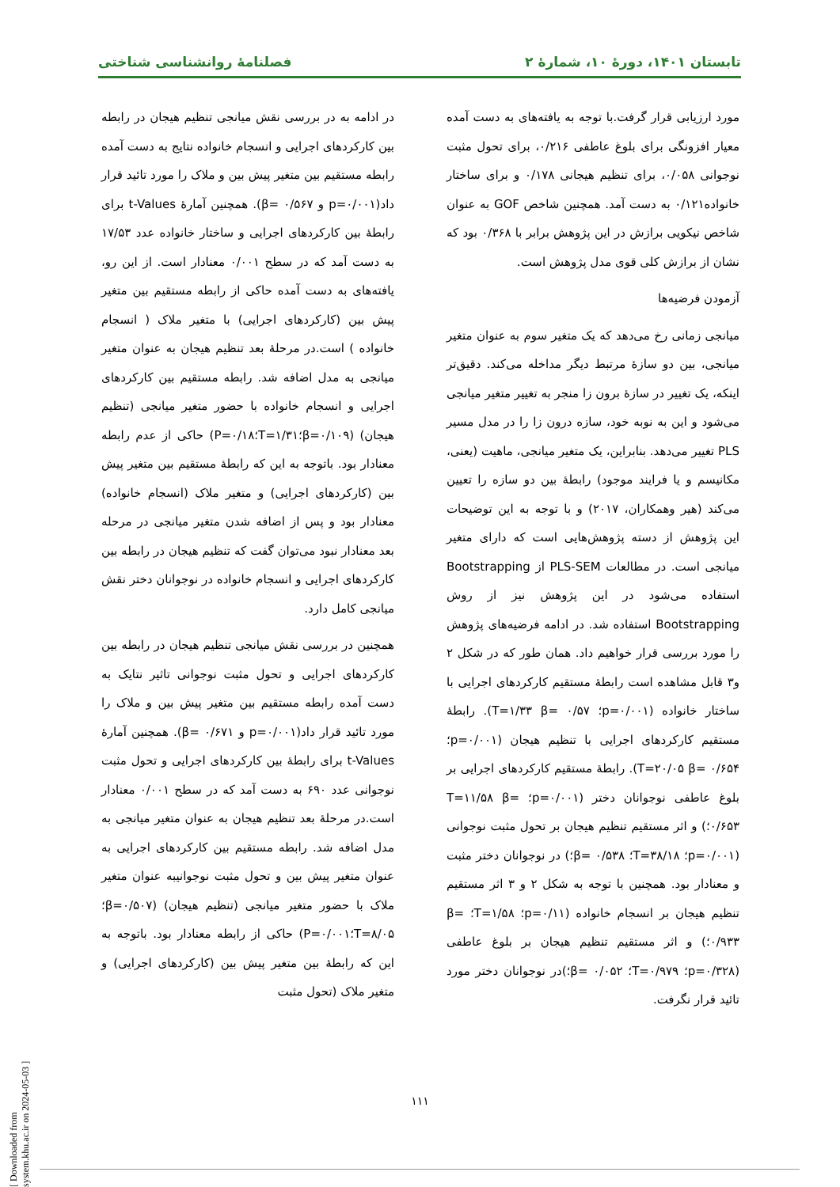تابستان ۱۴۰۱، دورهٔ ۱۰، شمارهٔ ۲ فصلنامهٔ روانشناسی شناختی
مورد ارزیابی قرار گرفت.با توجه به یافته‌های به دست آمده معیار افزونگی برای بلوغ عاطفی ۰/۲۱۶، برای تحول مثبت نوجوانی ۰/۰۵۸، برای تنظیم هیجانی ۰/۱۷۸ و برای ساختار خانواده۰/۱۲۱ به دست آمد. همچنین شاخص GOF به عنوان شاخص نیکویی برازش در این پژوهش برابر با ۰/۳۶۸ بود که نشان از برازش کلی قوی مدل پژوهش است.
آزمودن فرضیه‌ها
میانجی زمانی رخ می‌دهد که یک متغیر سوم به عنوان متغیر میانجی، بین دو سازهٔ مرتبط دیگر مداخله می‌کند. دقیق‌تر اینکه، یک تغییر در سازهٔ برون زا منجر به تغییر متغیر میانجی می‌شود و این به نوبه خود، سازه درون زا را در مدل مسیر PLS تغییر می‌دهد. بنابراین، یک متغیر میانجی، ماهیت (یعنی، مکانیسم و یا فرایند موجود) رابطهٔ بین دو سازه را تعیین می‌کند (هیر وهمکاران، ۲۰۱۷) و با توجه به این توضیحات این پژوهش از دسته پژوهش‌هایی است که دارای متغیر میانجی است. در مطالعات PLS-SEM از Bootstrapping استفاده می‌شود در این پژوهش نیز از روش Bootstrapping استفاده شد. در ادامه فرضیه‌های پژوهش را مورد بررسی قرار خواهیم داد. همان طور که در شکل ۲ و۳ قابل مشاهده است رابطهٔ مستقیم کارکردهای اجرایی با ساختار خانواده (p=۰/۰۰۱؛ T=۱/۳۳ β= ۰/۵۷). رابطهٔ مستقیم کارکردهای اجرایی با تنظیم هیجان (p=۰/۰۰۱؛ T=۲۰/۰۵ β= ۰/۶۵۴). رابطهٔ مستقیم کارکردهای اجرایی بر بلوغ عاطفی نوجوانان دختر (p=۰/۰۰۱؛ T=۱۱/۵۸ β= ۰/۶۵۳؛) و اثر مستقیم تنظیم هیجان بر تحول مثبت نوجوانی (p=۰/۰۰۱؛ T=۳۸/۱۸؛ β= ۰/۵۳۸؛) در نوجوانان دختر مثبت و معنادار بود. همچنین با توجه به شکل ۲ و ۳ اثر مستقیم تنظیم هیجان بر انسجام خانواده (p=۰/۱۱؛ T=۱/۵۸؛ β= ۰/۹۳۳؛) و اثر مستقیم تنظیم هیجان بر بلوغ عاطفی (p=۰/۳۲۸؛ T=۰/۹۷۹؛ β= ۰/۰۵۲؛)در نوجوانان دختر مورد تائید قرار نگرفت.
در ادامه به در بررسی نقش میانجی تنظیم هیجان در رابطه بین کارکردهای اجرایی و انسجام خانواده نتایج به دست آمده رابطه مستقیم بین متغیر پیش بین و ملاک را مورد تائید قرار داد(p=۰/۰۰۱ و β= ۰/۵۶۷). همچنین آمارهٔ t-Values برای رابطهٔ بین کارکردهای اجرایی و ساختار خانواده عدد ۱۷/۵۳ به دست آمد که در سطح ۰/۰۰۱ معنادار است. از این رو، یافته‌های به دست آمده حاکی از رابطه مستقیم بین متغیر پیش بین (کارکردهای اجرایی) با متغیر ملاک ( انسجام خانواده ) است.در مرحلهٔ بعد تنظیم هیجان به عنوان متغیر میانجی به مدل اضافه شد. رابطه مستقیم بین کارکردهای اجرایی و انسجام خانواده با حضور متغیر میانجی (تنظیم هیجان) (β=۰/۱۰۹؛T=۱/۳۱؛P=۰/۱۸) حاکی از عدم رابطه معنادار بود. باتوجه به این که رابطهٔ مستقیم بین متغیر پیش بین (کارکردهای اجرایی) و متغیر ملاک (انسجام خانواده) معنادار بود و پس از اضافه شدن متغیر میانجی در مرحله بعد معنادار نبود می‌توان گفت که تنظیم هیجان در رابطه بین کارکردهای اجرایی و انسجام خانواده در نوجوانان دختر نقش میانجی کامل دارد.
همچنین در بررسی نقش میانجی تنظیم هیجان در رابطه بین کارکردهای اجرایی و تحول مثبت نوجوانی تاثیر نتایک به دست آمده رابطه مستقیم بین متغیر پیش بین و ملاک را مورد تائید قرار داد(p=۰/۰۰۱ و β= ۰/۶۷۱). همچنین آمارهٔ t-Values برای رابطهٔ بین کارکردهای اجرایی و تحول مثبت نوجوانی عدد ۶۹۰ به دست آمد که در سطح ۰/۰۰۱ معنادار است.در مرحلهٔ بعد تنظیم هیجان به عنوان متغیر میانجی به مدل اضافه شد. رابطه مستقیم بین کارکردهای اجرایی به عنوان متغیر پیش بین و تحول مثبت نوجوانیبه عنوان متغیر ملاک با حضور متغیر میانجی (تنظیم هیجان) (β=۰/۵۰۷؛T=۸/۰۵؛P=۰/۰۰۱) حاکی از رابطه معنادار بود. باتوجه به این که رابطهٔ بین متغیر پیش بین (کارکردهای اجرایی) و متغیر ملاک (تحول مثبت
۱۱۱
[ Downloaded from system.khu.ac.ir on 2024-05-03 ]